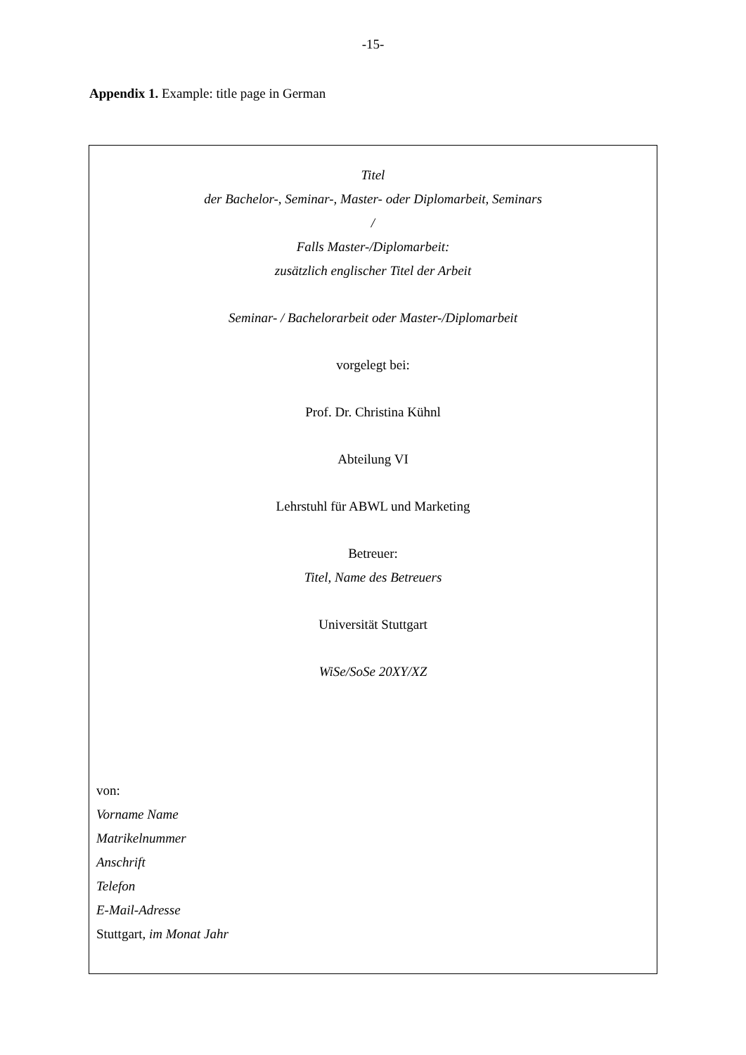-15-
Appendix 1. Example: title page in German
Titel
der Bachelor-, Seminar-, Master- oder Diplomarbeit, Seminars
/
Falls Master-/Diplomarbeit:
zusätzlich englischer Titel der Arbeit
Seminar- / Bachelorarbeit oder Master-/Diplomarbeit
vorgelegt bei:
Prof. Dr. Christina Kühnl
Abteilung VI
Lehrstuhl für ABWL und Marketing
Betreuer:
Titel, Name des Betreuers
Universität Stuttgart
WiSe/SoSe 20XY/XZ
von:
Vorname Name
Matrikelnummer
Anschrift
Telefon
E-Mail-Adresse
Stuttgart, im Monat Jahr